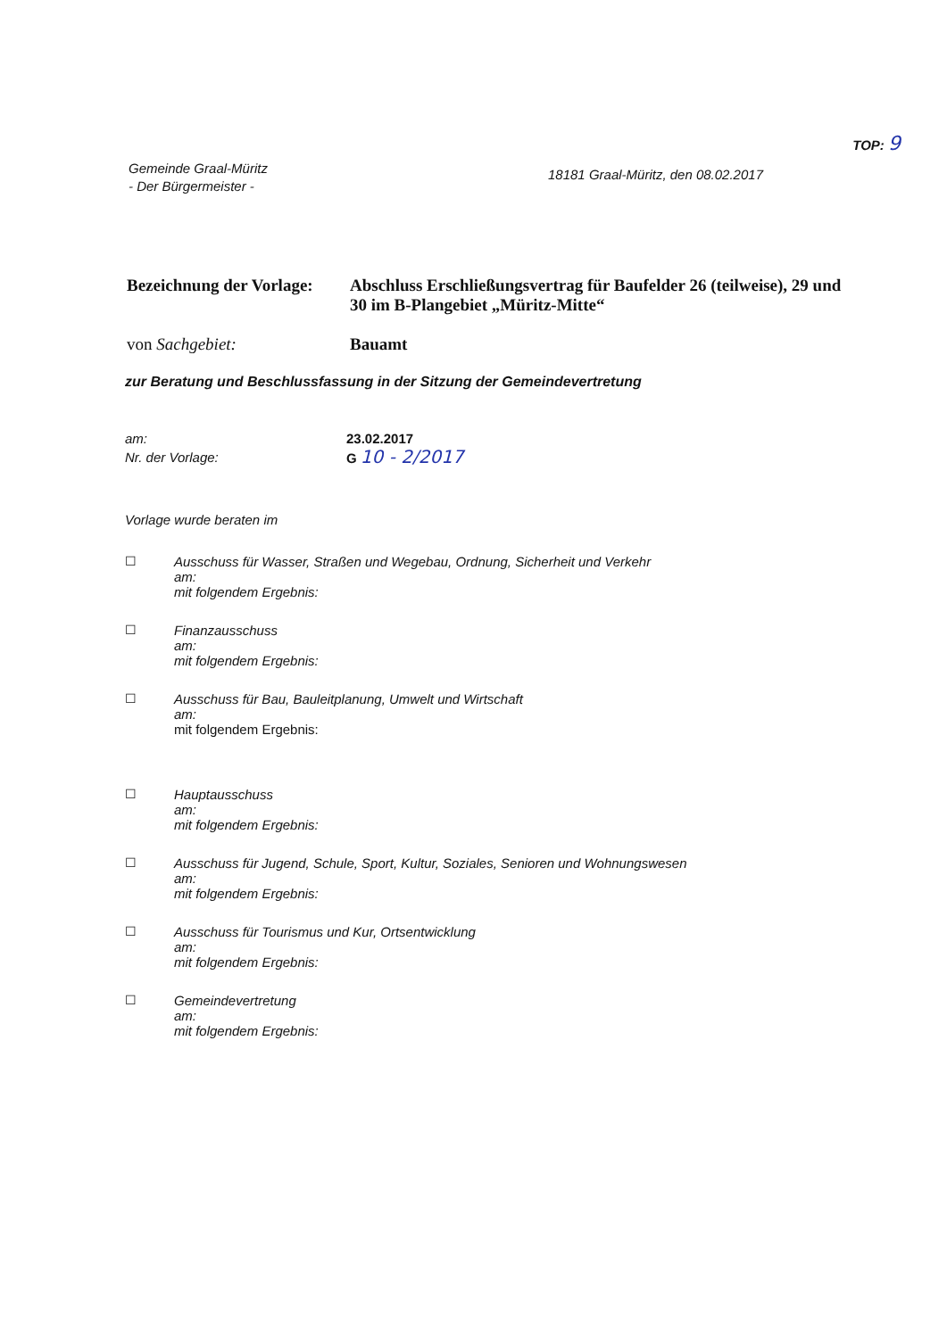TOP: 9
Gemeinde Graal-Müritz
- Der Bürgermeister -
18181 Graal-Müritz, den 08.02.2017
Bezeichnung der Vorlage:
Abschluss Erschließungsvertrag für Baufelder 26 (teilweise), 29 und 30 im B-Plangebiet „Müritz-Mitte“
von Sachgebiet: Bauamt
zur Beratung und Beschlussfassung in der Sitzung der Gemeindevertretung
am:
Nr. der Vorlage:
23.02.2017
G 10 - 2/2017
Vorlage wurde beraten im
☐ Ausschuss für Wasser, Straßen und Wegebau, Ordnung, Sicherheit und Verkehr
am:
mit folgendem Ergebnis:
☐ Finanzausschuss
am:
mit folgendem Ergebnis:
☐ Ausschuss für Bau, Bauleitplanung, Umwelt und Wirtschaft
am:
mit folgendem Ergebnis:
☐ Hauptausschuss
am:
mit folgendem Ergebnis:
☐ Ausschuss für Jugend, Schule, Sport, Kultur, Soziales, Senioren und Wohnungswesen
am:
mit folgendem Ergebnis:
☐ Ausschuss für Tourismus und Kur, Ortsentwicklung
am:
mit folgendem Ergebnis:
☐ Gemeindevertretung
am:
mit folgendem Ergebnis: